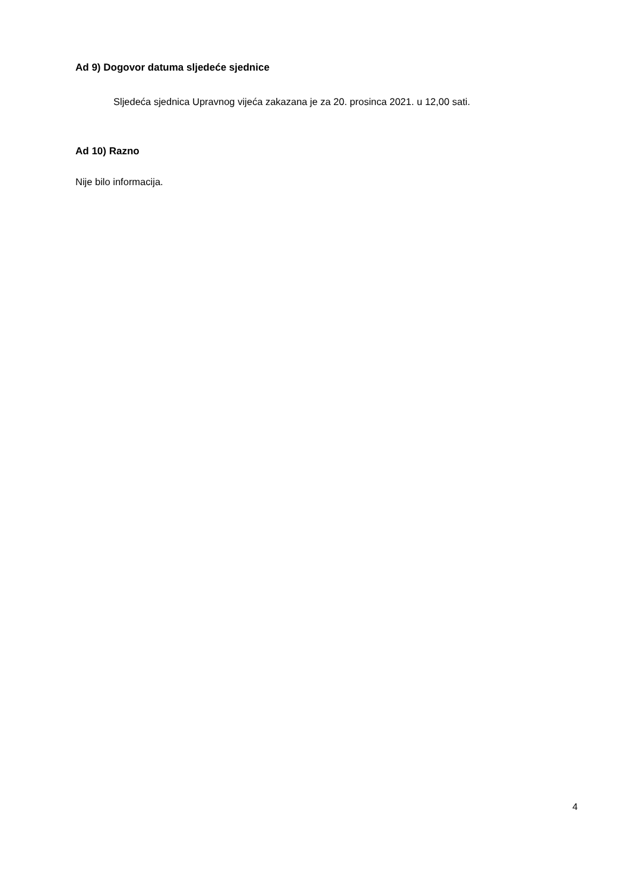Ad 9) Dogovor datuma sljedeće sjednice
Sljedeća sjednica Upravnog vijeća zakazana je za 20. prosinca 2021. u 12,00 sati.
Ad 10) Razno
Nije bilo informacija.
4